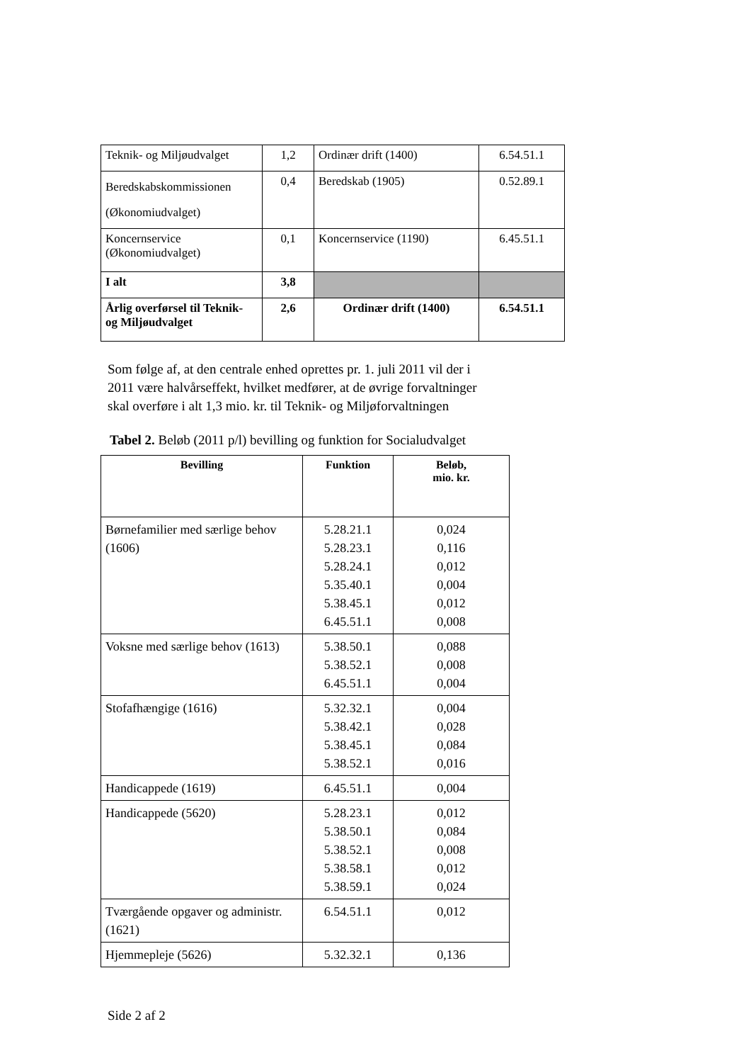| Teknik- og Miljøudvalget | 1,2 | Ordinær drift (1400) | 6.54.51.1 |
| Beredskabskommissionen (Økonomiudvalget) | 0,4 | Beredskab (1905) | 0.52.89.1 |
| Koncernservice (Økonomiudvalget) | 0,1 | Koncernservice (1190) | 6.45.51.1 |
| I alt | 3,8 | | |
| Årlig overførsel til Teknik- og Miljøudvalget | 2,6 | Ordinær drift (1400) | 6.54.51.1 |
Som følge af, at den centrale enhed oprettes pr. 1. juli 2011 vil der i
2011 være halvårseffekt, hvilket medfører, at de øvrige forvaltninger
skal overføre i alt 1,3 mio. kr. til Teknik- og Miljøforvaltningen
Tabel 2. Beløb (2011 p/l) bevilling og funktion for Socialudvalget
| Bevilling | Funktion | Beløb, mio. kr. |
| --- | --- | --- |
| Børnefamilier med særlige behov (1606) | 5.28.21.1 5.28.23.1 5.28.24.1 5.35.40.1 5.38.45.1 6.45.51.1 | 0,024 0,116 0,012 0,004 0,012 0,008 |
| Voksne med særlige behov (1613) | 5.38.50.1 5.38.52.1 6.45.51.1 | 0,088 0,008 0,004 |
| Stofafhængige (1616) | 5.32.32.1 5.38.42.1 5.38.45.1 5.38.52.1 | 0,004 0,028 0,084 0,016 |
| Handicappede (1619) | 6.45.51.1 | 0,004 |
| Handicappede (5620) | 5.28.23.1 5.38.50.1 5.38.52.1 5.38.58.1 5.38.59.1 | 0,012 0,084 0,008 0,012 0,024 |
| Tværgående opgaver og administr. (1621) | 6.54.51.1 | 0,012 |
| Hjemmepleje (5626) | 5.32.32.1 | 0,136 |
Side 2 af 2